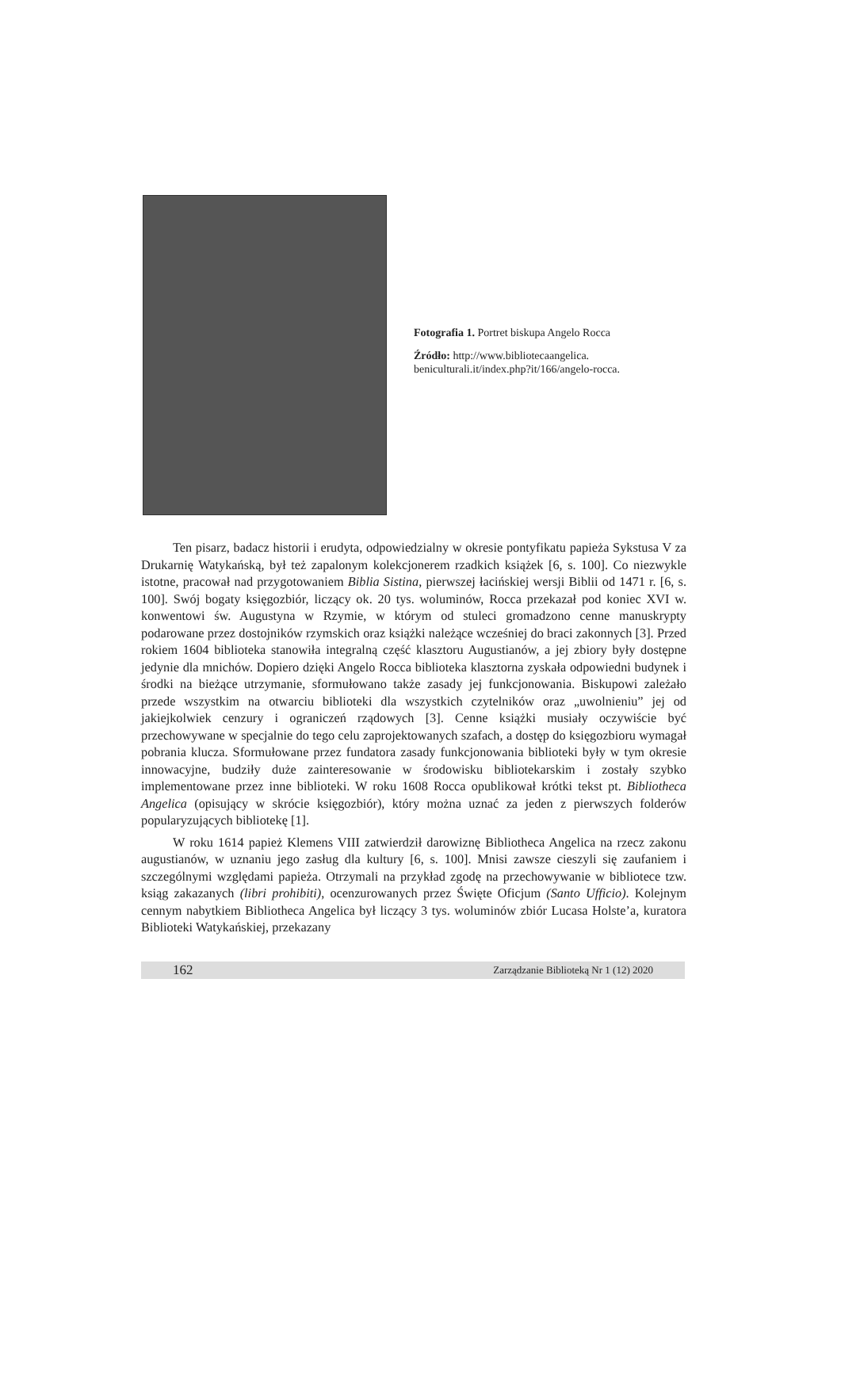Fotografia 1. Portret biskupa Angelo Rocca
Źródło: http://www.bibliotecaangelica.
beniculturali.it/index.php?it/166/angelo-rocca.
Ten pisarz, badacz historii i erudyta, odpowiedzialny w okresie pontyfikatu papieża Sykstusa V za Drukarnię Watykańską, był też zapalonym kolekcjonerem rzadkich książek [6, s. 100]. Co niezwykle istotne, pracował nad przygotowaniem Biblia Sistina, pierwszej łacińskiej wersji Biblii od 1471 r. [6, s. 100]. Swój bogaty księgozbiór, liczący ok. 20 tys. woluminów, Rocca przekazał pod koniec XVI w. konwentowi św. Augustyna w Rzymie, w którym od stuleci gromadzono cenne manuskrypty podarowane przez dostojników rzymskich oraz książki należące wcześniej do braci zakonnych [3]. Przed rokiem 1604 biblioteka stanowiła integralną część klasztoru Augustianów, a jej zbiory były dostępne jedynie dla mnichów. Dopiero dzięki Angelo Rocca biblioteka klasztorna zyskała odpowiedni budynek i środki na bieżące utrzymanie, sformułowano także zasady jej funkcjonowania. Biskupowi zależało przede wszystkim na otwarciu biblioteki dla wszystkich czytelników oraz „uwolnieniu” jej od jakiejkolwiek cenzury i ograniczeń rządowych [3]. Cenne książki musiały oczywiście być przechowywane w specjalnie do tego celu zaprojektowanych szafach, a dostęp do księgozbioru wymagał pobrania klucza. Sformułowane przez fundatora zasady funkcjonowania biblioteki były w tym okresie innowacyjne, budziły duże zainteresowanie w środowisku bibliotekarskim i zostały szybko implementowane przez inne biblioteki. W roku 1608 Rocca opublikował krótki tekst pt. Bibliotheca Angelica (opisujący w skrócie księgozbiór), który można uznać za jeden z pierwszych folderów popularyzujących bibliotekę [1].
W roku 1614 papież Klemens VIII zatwierdził darowiznę Bibliotheca Angelica na rzecz zakonu augustianów, w uznaniu jego zasług dla kultury [6, s. 100]. Mnisi zawsze cieszyli się zaufaniem i szczególnymi względami papieża. Otrzymali na przykład zgodę na przechowywanie w bibliotece tzw. ksiąg zakazanych (libri prohibiti), ocenzurowanych przez Święte Oficjum (Santo Ufficio). Kolejnym cennym nabytkiem Bibliotheca Angelica był liczący 3 tys. woluminów zbiór Lucasa Holste’a, kuratora Biblioteki Watykańskiej, przekazany
162 Zarządzanie Biblioteką Nr 1 (12) 2020